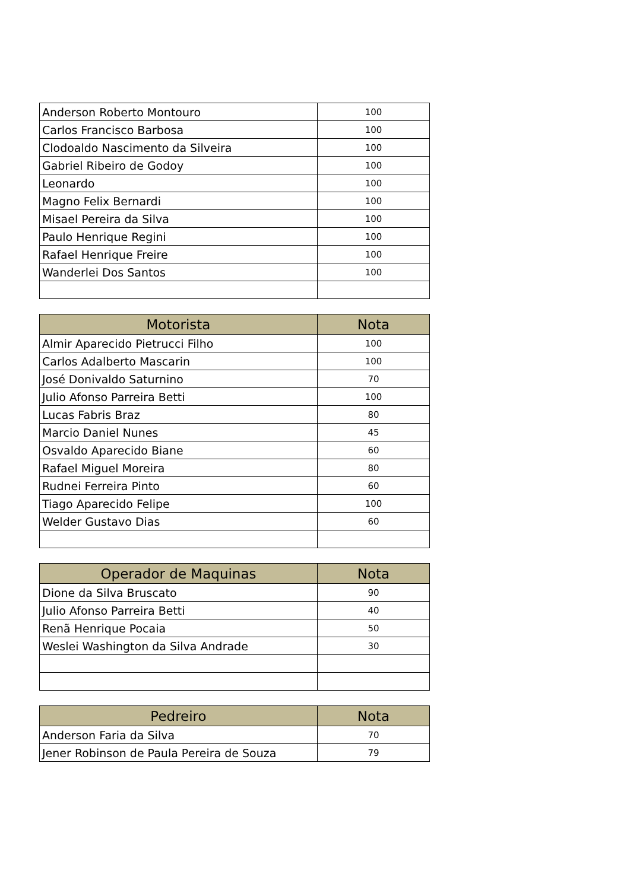| Anderson Roberto Montouro | 100 |
| Carlos Francisco Barbosa | 100 |
| Clodoaldo Nascimento da Silveira | 100 |
| Gabriel Ribeiro de Godoy | 100 |
| Leonardo | 100 |
| Magno Felix Bernardi | 100 |
| Misael Pereira da Silva | 100 |
| Paulo Henrique Regini | 100 |
| Rafael Henrique Freire | 100 |
| Wanderlei Dos Santos | 100 |
| Motorista | Nota |
| --- | --- |
| Almir Aparecido Pietrucci Filho | 100 |
| Carlos Adalberto Mascarin | 100 |
| José Donivaldo Saturnino | 70 |
| Julio Afonso Parreira Betti | 100 |
| Lucas Fabris Braz | 80 |
| Marcio Daniel Nunes | 45 |
| Osvaldo Aparecido Biane | 60 |
| Rafael Miguel Moreira | 80 |
| Rudnei Ferreira Pinto | 60 |
| Tiago Aparecido Felipe | 100 |
| Welder Gustavo Dias | 60 |
| Operador de Maquinas | Nota |
| --- | --- |
| Dione da Silva Bruscato | 90 |
| Julio Afonso Parreira Betti | 40 |
| Renã Henrique Pocaia | 50 |
| Weslei Washington da Silva Andrade | 30 |
| Pedreiro | Nota |
| --- | --- |
| Anderson Faria da Silva | 70 |
| Jener Robinson de Paula Pereira de Souza | 79 |